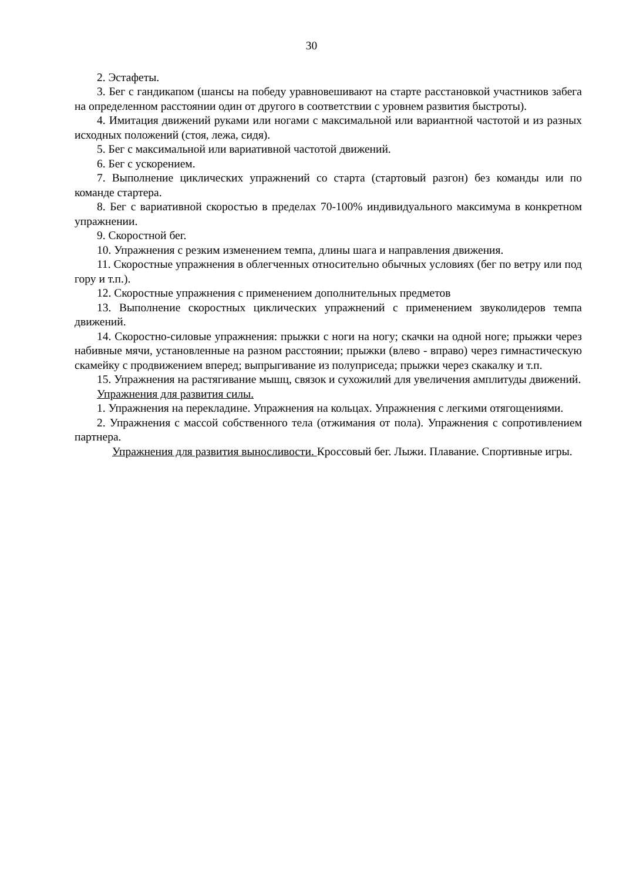30
2. Эстафеты.
3. Бег с гандикапом (шансы на победу уравновешивают на старте расстановкой участников забега на определенном расстоянии один от другого в соответствии с уровнем развития быстроты).
4. Имитация движений руками или ногами с максимальной или вариантной частотой и из разных исходных положений (стоя, лежа, сидя).
5. Бег с максимальной или вариативной частотой движений.
6. Бег с ускорением.
7. Выполнение циклических упражнений со старта (стартовый разгон) без команды или по команде стартера.
8. Бег с вариативной скоростью в пределах 70-100% индивидуального максимума в конкретном упражнении.
9. Скоростной бег.
10. Упражнения с резким изменением темпа, длины шага и направления движения.
11. Скоростные упражнения в облегченных относительно обычных условиях (бег по ветру или под гору и т.п.).
12. Скоростные упражнения с применением дополнительных предметов
13. Выполнение скоростных циклических упражнений с применением звуколидеров темпа движений.
14. Скоростно-силовые упражнения: прыжки с ноги на ногу; скачки на одной ноге; прыжки через набивные мячи, установленные на разном расстоянии; прыжки (влево - вправо) через гимнастическую скамейку с продвижением вперед; выпрыгивание из полуприседа; прыжки через скакалку и т.п.
15. Упражнения на растягивание мышц, связок и сухожилий для увеличения амплитуды движений.
Упражнения для развития силы.
1. Упражнения на перекладине. Упражнения на кольцах. Упражнения с легкими отягощениями.
2. Упражнения с массой собственного тела (отжимания от пола). Упражнения с сопротивлением партнера.
Упражнения для развития выносливости. Кроссовый бег. Лыжи. Плавание. Спортивные игры.